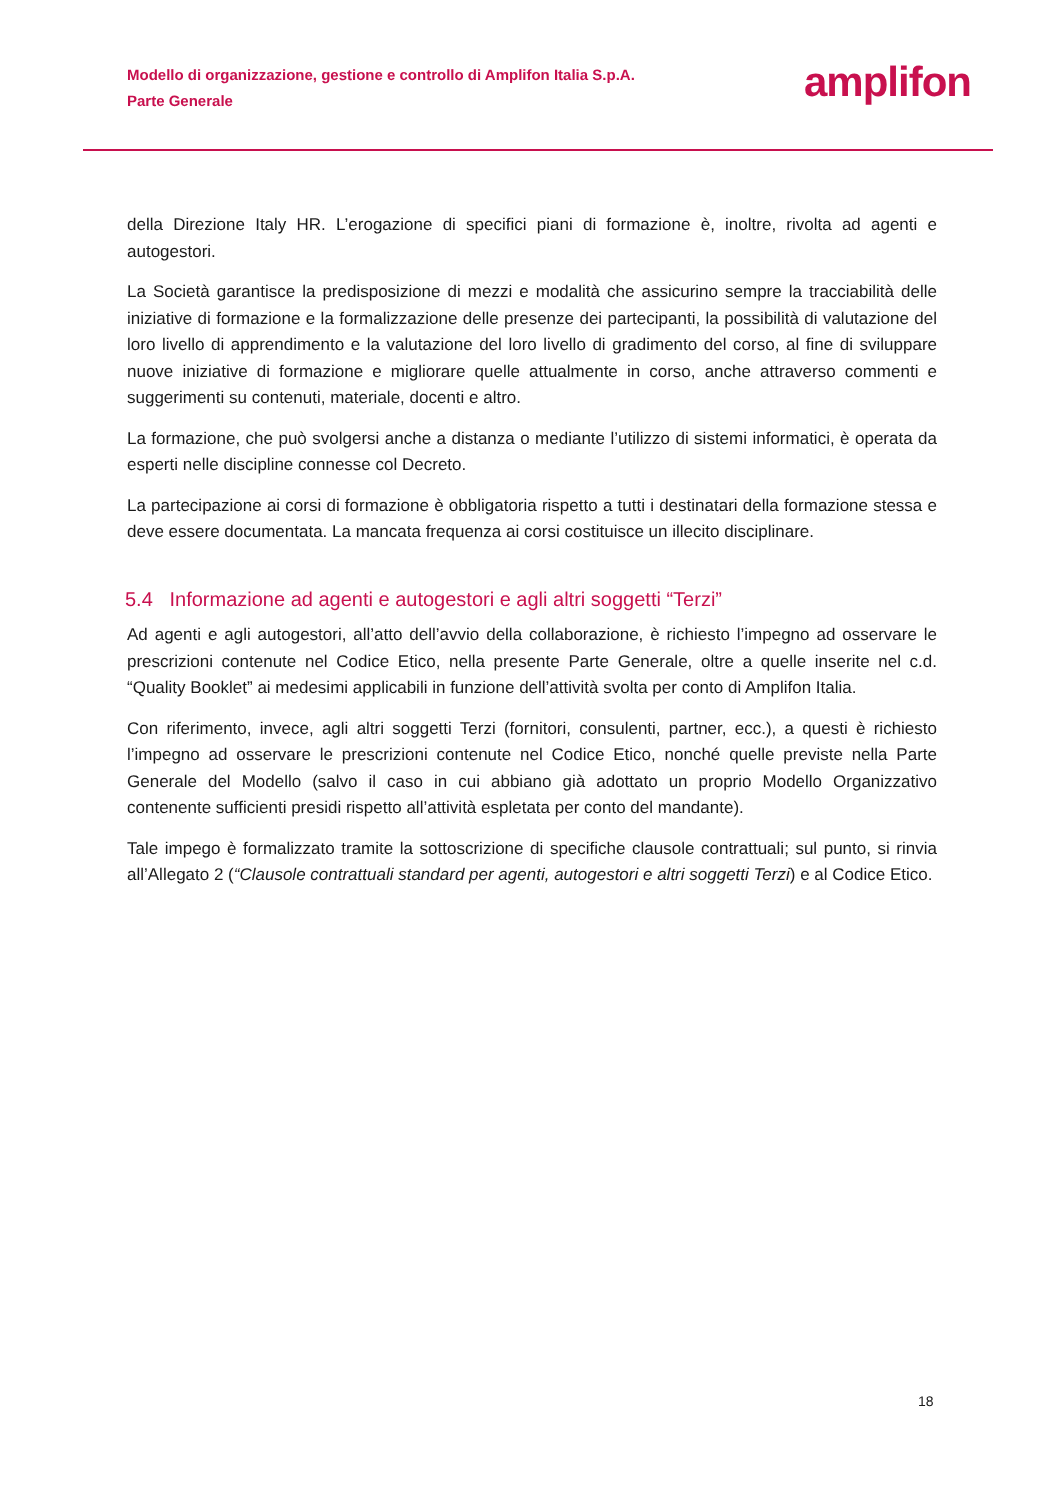Modello di organizzazione, gestione e controllo di Amplifon Italia S.p.A.
Parte Generale
amplifon
della Direzione Italy HR. L’erogazione di specifici piani di formazione è, inoltre, rivolta ad agenti e autogestori.
La Società garantisce la predisposizione di mezzi e modalità che assicurino sempre la tracciabilità delle iniziative di formazione e la formalizzazione delle presenze dei partecipanti, la possibilità di valutazione del loro livello di apprendimento e la valutazione del loro livello di gradimento del corso, al fine di sviluppare nuove iniziative di formazione e migliorare quelle attualmente in corso, anche attraverso commenti e suggerimenti su contenuti, materiale, docenti e altro.
La formazione, che può svolgersi anche a distanza o mediante l’utilizzo di sistemi informatici, è operata da esperti nelle discipline connesse col Decreto.
La partecipazione ai corsi di formazione è obbligatoria rispetto a tutti i destinatari della formazione stessa e deve essere documentata. La mancata frequenza ai corsi costituisce un illecito disciplinare.
5.4 Informazione ad agenti e autogestori e agli altri soggetti “Terzi”
Ad agenti e agli autogestori, all’atto dell’avvio della collaborazione, è richiesto l’impegno ad osservare le prescrizioni contenute nel Codice Etico, nella presente Parte Generale, oltre a quelle inserite nel c.d. “Quality Booklet” ai medesimi applicabili in funzione dell’attività svolta per conto di Amplifon Italia.
Con riferimento, invece, agli altri soggetti Terzi (fornitori, consulenti, partner, ecc.), a questi è richiesto l’impegno ad osservare le prescrizioni contenute nel Codice Etico, nonché quelle previste nella Parte Generale del Modello (salvo il caso in cui abbiano già adottato un proprio Modello Organizzativo contenente sufficienti presidi rispetto all’attività espletata per conto del mandante).
Tale impego è formalizzato tramite la sottoscrizione di specifiche clausole contrattuali; sul punto, si rinvia all’Allegato 2 (“Clausole contrattuali standard per agenti, autogestori e altri soggetti Terzi) e al Codice Etico.
18